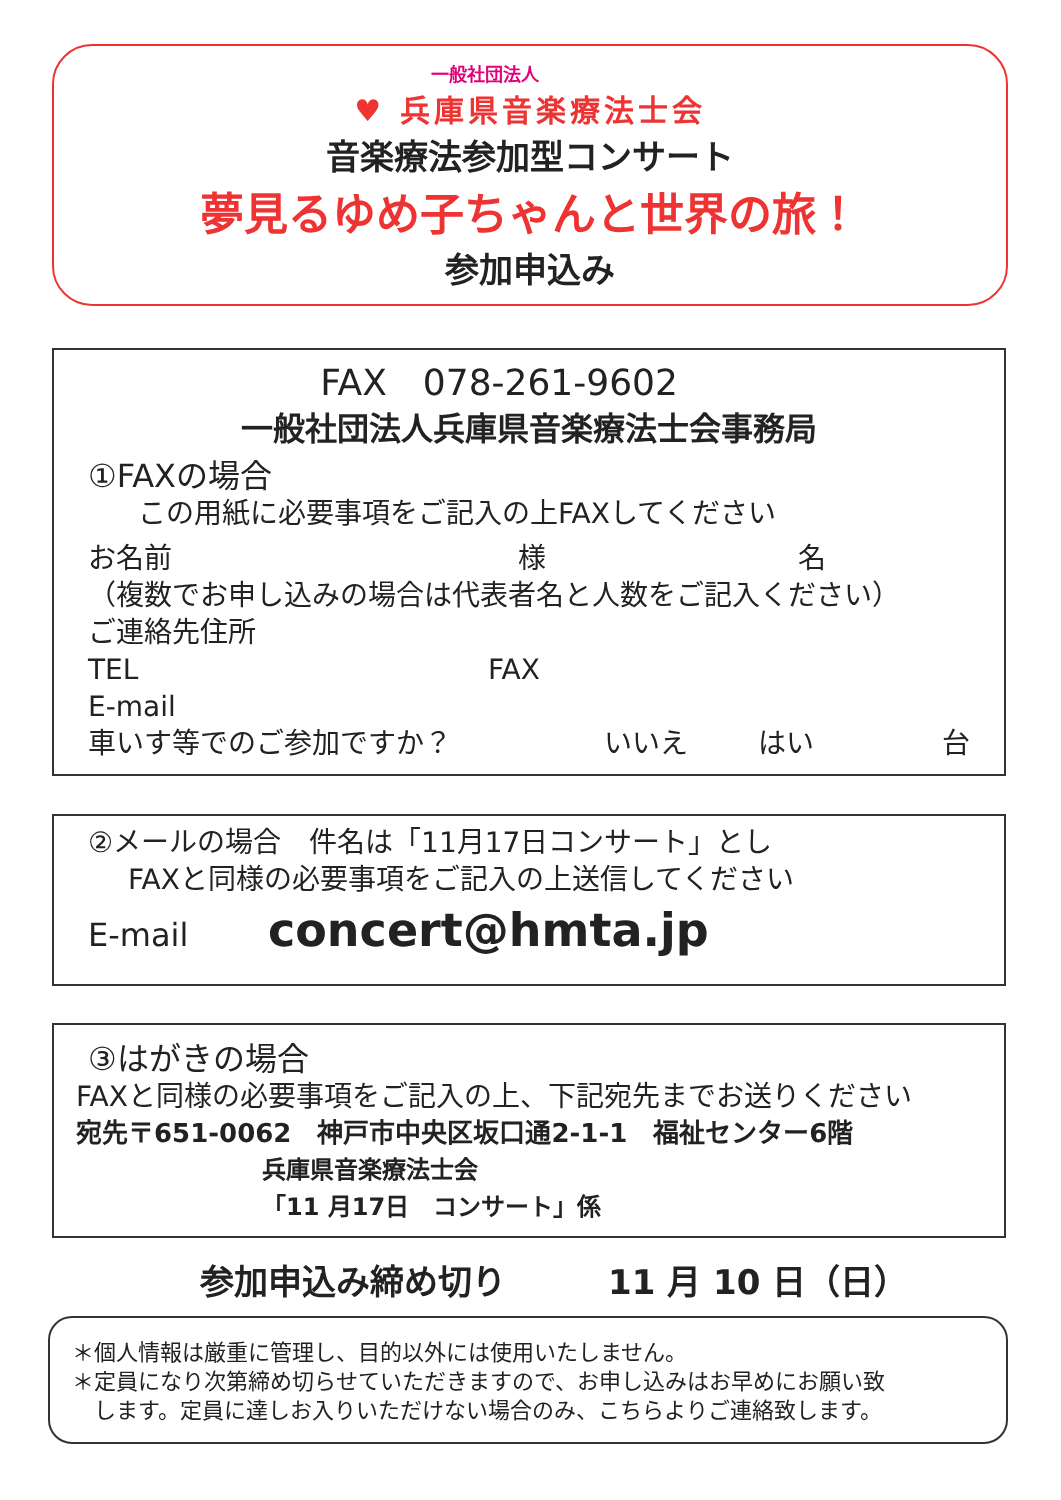一般社団法人
♥ 兵庫県音楽療法士会
音楽療法参加型コンサート
夢見るゆめ子ちゃんと世界の旅！
参加申込み
FAX　078-261-9602
一般社団法人兵庫県音楽療法士会事務局
①FAXの場合
この用紙に必要事項をご記入の上FAXしてください
お名前 様 名
（複数でお申し込みの場合は代表者名と人数をご記入ください）
ご連絡先住所
TEL FAX
E-mail
車いす等でのご参加ですか？ いいえ はい 台
②メールの場合　件名は「11月17日コンサート」とし
FAXと同様の必要事項をご記入の上送信してください
E-mail concert@hmta.jp
③はがきの場合
FAXと同様の必要事項をご記入の上、下記宛先までお送りください
宛先〒651-0062　神戸市中央区坂口通2-1-1　福祉センター6階
兵庫県音楽療法士会
「11 月17日　コンサート」係
参加申込み締め切り　　　11 月 10 日（日）
＊個人情報は厳重に管理し、目的以外には使用いたしません。
＊定員になり次第締め切らせていただきますので、お申し込みはお早めにお願い致
　します。定員に達しお入りいただけない場合のみ、こちらよりご連絡致します。